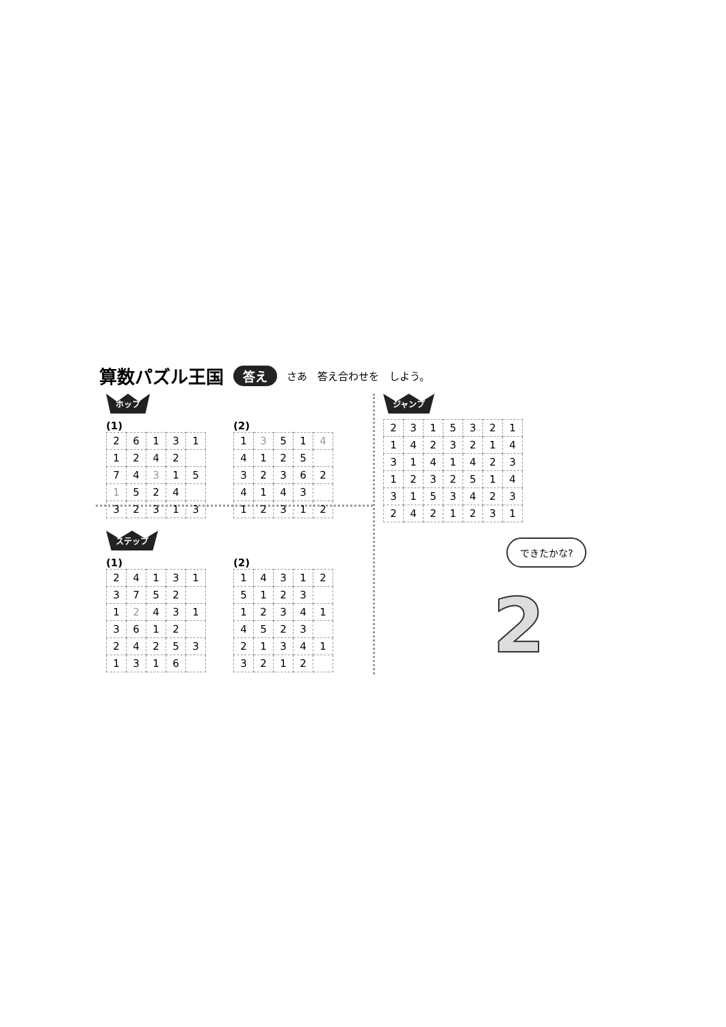算数パズル王国 答え さあ　答え合わせを　しよう。
ホップ
(1)
| 2 | 6 | 1 | 3 | 1 |
| 1 | 2 | 4 | 2 | |
| 7 | 4 | 3 | 1 | 5 |
| 1 | 5 | 2 | 4 | |
| 3 | 2 | 3 | 1 | 3 |
(2)
| 1 | 3 | 5 | 1 | 4 |
| 4 | 1 | 2 | 5 | |
| 3 | 2 | 3 | 6 | 2 |
| 4 | 1 | 4 | 3 | |
| 1 | 2 | 3 | 1 | 2 |
ステップ
(1)
| 2 | 4 | 1 | 3 | 1 |
| 3 | 7 | 5 | 2 | |
| 1 | 2 | 4 | 3 | 1 |
| 3 | 6 | 1 | 2 | |
| 2 | 4 | 2 | 5 | 3 |
| 1 | 3 | 1 | 6 | |
(2)
| 1 | 4 | 3 | 1 | 2 |
| 5 | 1 | 2 | 3 | |
| 1 | 2 | 3 | 4 | 1 |
| 4 | 5 | 2 | 3 | |
| 2 | 1 | 3 | 4 | 1 |
| 3 | 2 | 1 | 2 | |
ジャンプ
| 2 | 3 | 1 | 5 | 3 | 2 | 1 |
| 1 | 4 | 2 | 3 | 2 | 1 | 4 |
| 3 | 1 | 4 | 1 | 4 | 2 | 3 |
| 1 | 2 | 3 | 2 | 5 | 1 | 4 |
| 3 | 1 | 5 | 3 | 4 | 2 | 3 |
| 2 | 4 | 2 | 1 | 2 | 3 | 1 |
できたかな?
2